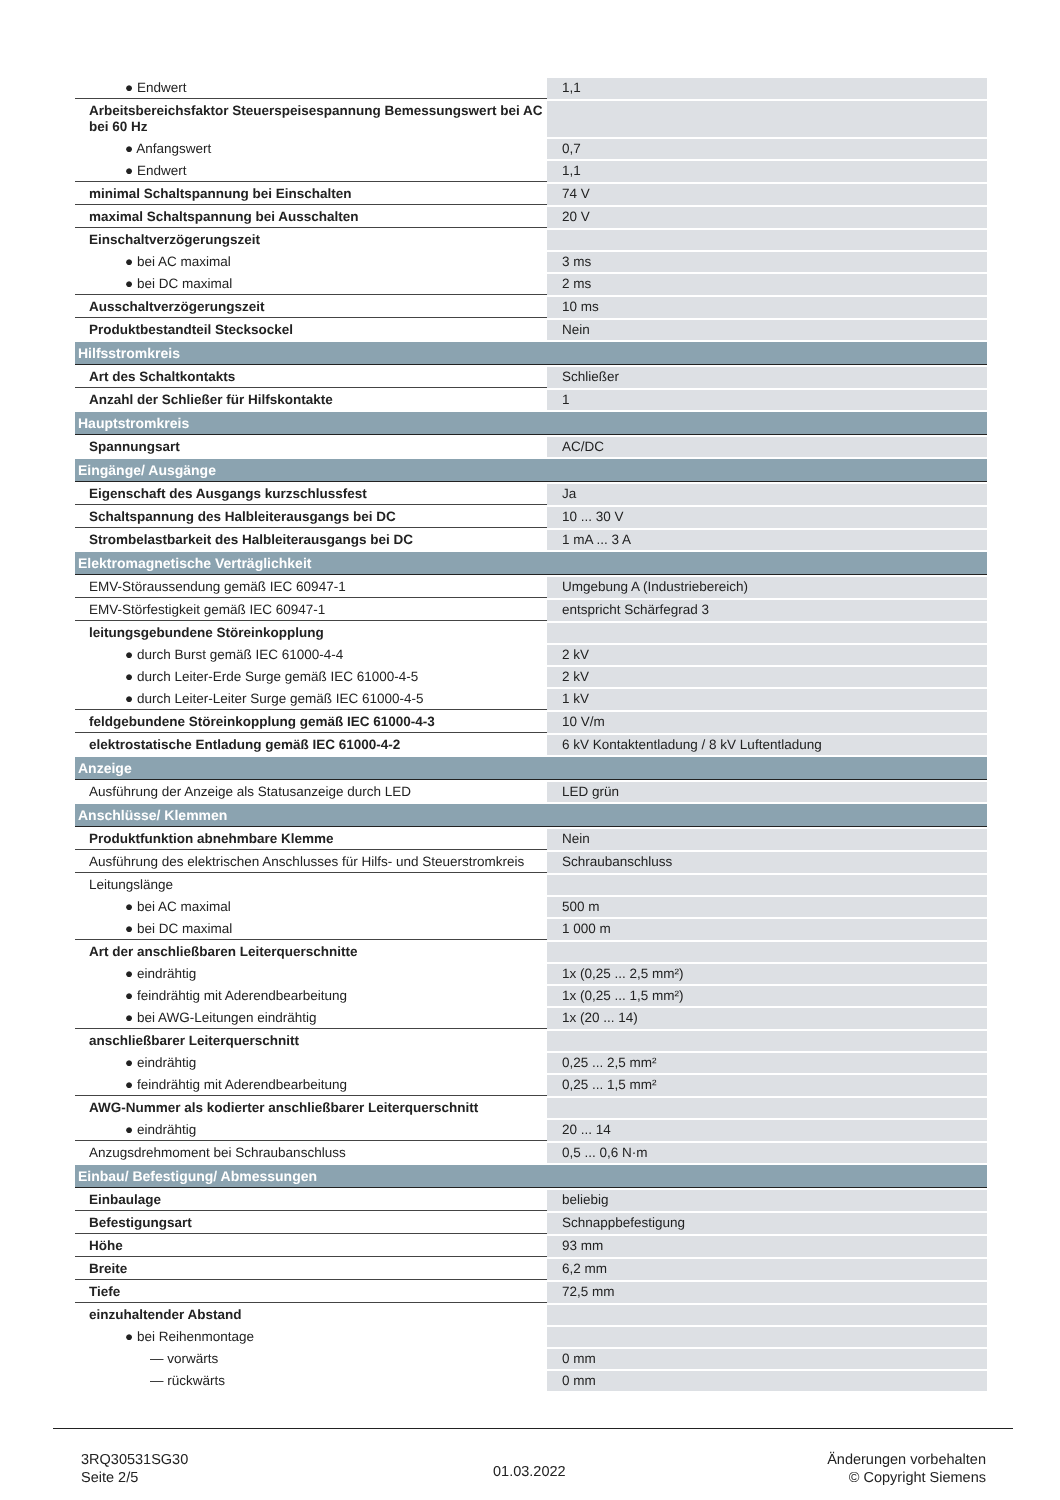| ● Endwert | 1,1 |
| Arbeitsbereichsfaktor Steuerspeisespannung Bemessungswert bei AC bei 60 Hz | |
| ● Anfangswert | 0,7 |
| ● Endwert | 1,1 |
| minimal Schaltspannung bei Einschalten | 74 V |
| maximal Schaltspannung bei Ausschalten | 20 V |
| Einschaltverzögerungszeit | |
| ● bei AC maximal | 3 ms |
| ● bei DC maximal | 2 ms |
| Ausschaltverzögerungszeit | 10 ms |
| Produktbestandteil Stecksockel | Nein |
| Hilfsstromkreis | |
| Art des Schaltkontakts | Schließer |
| Anzahl der Schließer für Hilfskontakte | 1 |
| Hauptstromkreis | |
| Spannungsart | AC/DC |
| Eingänge/ Ausgänge | |
| Eigenschaft des Ausgangs kurzschlussfest | Ja |
| Schaltspannung des Halbleiterausgangs bei DC | 10 ... 30 V |
| Strombelastbarkeit des Halbleiterausgangs bei DC | 1 mA ... 3 A |
| Elektromagnetische Verträglichkeit | |
| EMV-Störaussendung gemäß IEC 60947-1 | Umgebung A (Industriebereich) |
| EMV-Störfestigkeit gemäß IEC 60947-1 | entspricht Schärfegrad 3 |
| leitungsgebundene Störeinkopplung | |
| ● durch Burst gemäß IEC 61000-4-4 | 2 kV |
| ● durch Leiter-Erde Surge gemäß IEC 61000-4-5 | 2 kV |
| ● durch Leiter-Leiter Surge gemäß IEC 61000-4-5 | 1 kV |
| feldgebundene Störeinkopplung gemäß IEC 61000-4-3 | 10 V/m |
| elektrostatische Entladung gemäß IEC 61000-4-2 | 6 kV Kontaktentladung / 8 kV Luftentladung |
| Anzeige | |
| Ausführung der Anzeige als Statusanzeige durch LED | LED grün |
| Anschlüsse/ Klemmen | |
| Produktfunktion abnehmbare Klemme | Nein |
| Ausführung des elektrischen Anschlusses für Hilfs- und Steuerstromkreis | Schraubanschluss |
| Leitungslänge | |
| ● bei AC maximal | 500 m |
| ● bei DC maximal | 1 000 m |
| Art der anschließbaren Leiterquerschnitte | |
| ● eindrähtig | 1x (0,25 ... 2,5 mm²) |
| ● feindrähtig mit Aderendbearbeitung | 1x (0,25 ... 1,5 mm²) |
| ● bei AWG-Leitungen eindrähtig | 1x (20 ... 14) |
| anschließbarer Leiterquerschnitt | |
| ● eindrähtig | 0,25 ... 2,5 mm² |
| ● feindrähtig mit Aderendbearbeitung | 0,25 ... 1,5 mm² |
| AWG-Nummer als kodierter anschließbarer Leiterquerschnitt | |
| ● eindrähtig | 20 ... 14 |
| Anzugsdrehmoment bei Schraubanschluss | 0,5 ... 0,6 N·m |
| Einbau/ Befestigung/ Abmessungen | |
| Einbaulage | beliebig |
| Befestigungsart | Schnappbefestigung |
| Höhe | 93 mm |
| Breite | 6,2 mm |
| Tiefe | 72,5 mm |
| einzuhaltender Abstand | |
| ● bei Reihenmontage | |
| — vorwärts | 0 mm |
| — rückwärts | 0 mm |
3RQ30531SG30
Seite 2/5
01.03.2022
Änderungen vorbehalten
© Copyright Siemens